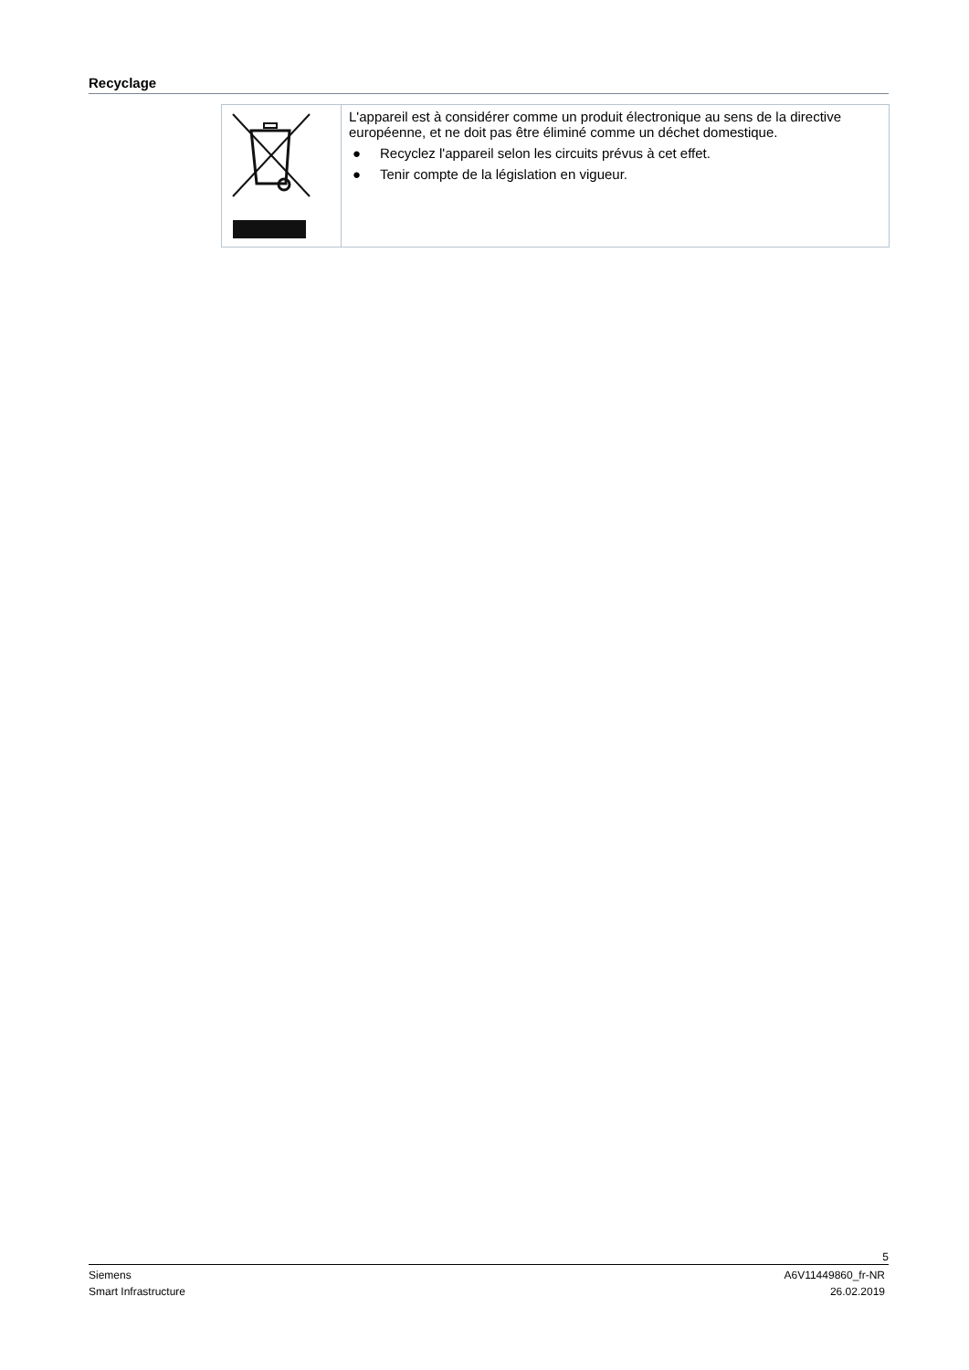Recyclage
| | L'appareil est à considérer comme un produit électronique au sens de la directive européenne, et ne doit pas être éliminé comme un déchet domestique. ● Recyclez l'appareil selon les circuits prévus à cet effet. ● Tenir compte de la législation en vigueur. |
5
Siemens A6V11449860_fr-NR
Smart Infrastructure 26.02.2019